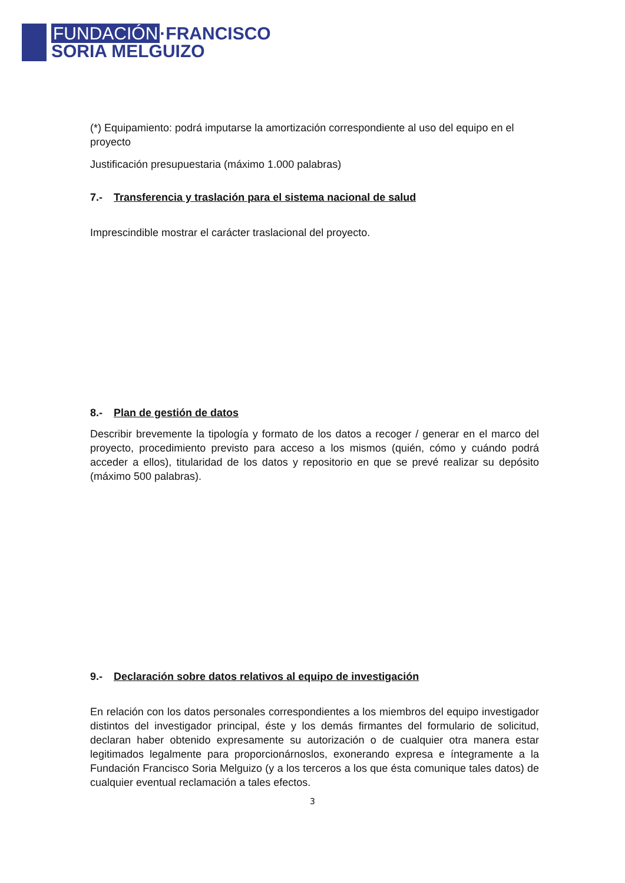FUNDACIÓN ·FRANCISCO
SORIA MELGUIZO
(*) Equipamiento: podrá imputarse la amortización correspondiente al uso del equipo en el proyecto
Justificación presupuestaria (máximo 1.000 palabras)
7.- Transferencia y traslación para el sistema nacional de salud
Imprescindible mostrar el carácter traslacional del proyecto.
8.- Plan de gestión de datos
Describir brevemente la tipología y formato de los datos a recoger / generar en el marco del proyecto, procedimiento previsto para acceso a los mismos (quién, cómo y cuándo podrá acceder a ellos), titularidad de los datos y repositorio en que se prevé realizar su depósito (máximo 500 palabras).
9.- Declaración sobre datos relativos al equipo de investigación
En relación con los datos personales correspondientes a los miembros del equipo investigador distintos del investigador principal, éste y los demás firmantes del formulario de solicitud, declaran haber obtenido expresamente su autorización o de cualquier otra manera estar legitimados legalmente para proporcionárnoslos, exonerando expresa e íntegramente a la Fundación Francisco Soria Melguizo (y a los terceros a los que ésta comunique tales datos) de cualquier eventual reclamación a tales efectos.
3